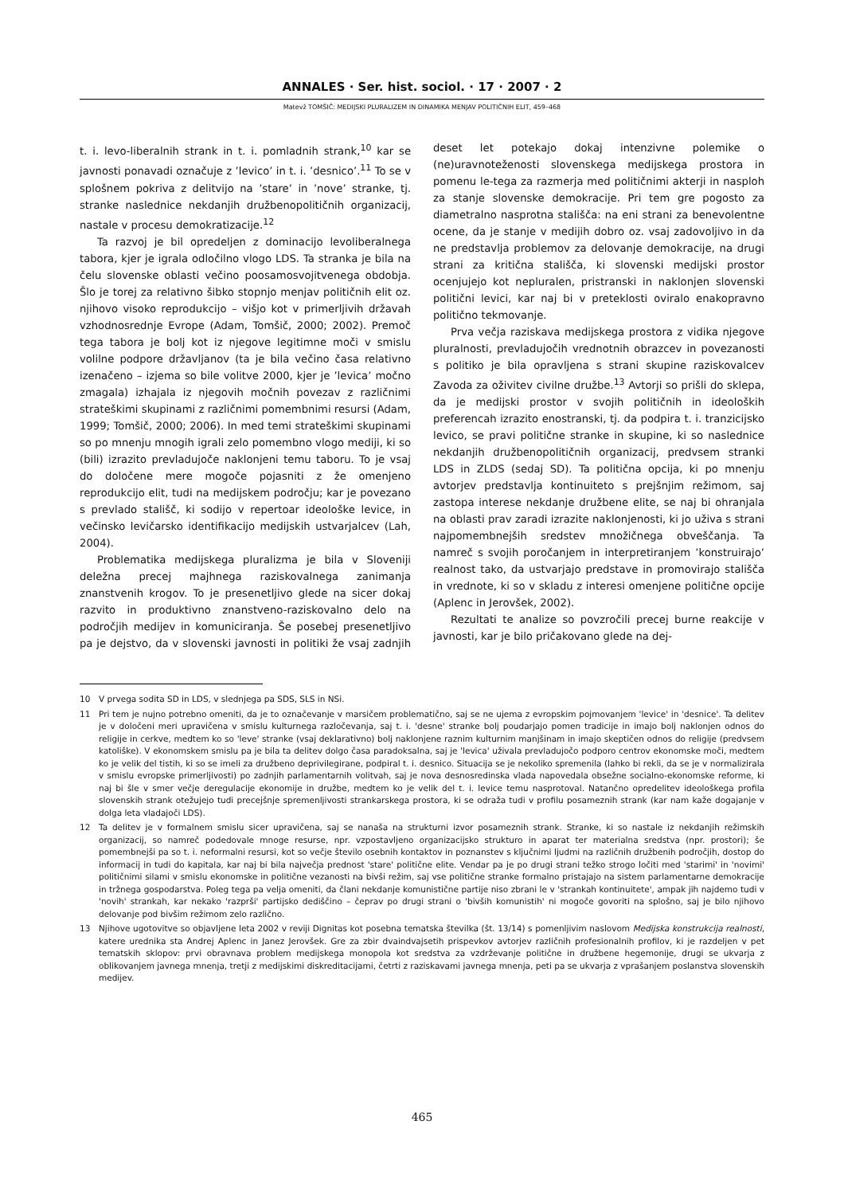ANNALES · Ser. hist. sociol. · 17 · 2007 · 2
Matevž TOMŠIČ: MEDIJSKI PLURALIZEM IN DINAMIKA MENJAV POLITIČNIH ELIT, 459–468
t. i. levo-liberalnih strank in t. i. pomladnih strank,<sup>10</sup> kar se javnosti ponavadi označuje z ’levico’ in t. i. ’desnico’.<sup>11</sup> To se v splošnem pokriva z delitvijo na ’stare’ in ’nove’ stranke, tj. stranke naslednice nekdanjih družbenopolitičnih organizacij, nastale v procesu demokratizacije.<sup>12</sup>
Ta razvoj je bil opredeljen z dominacijo levoliberalnega tabora, kjer je igrala odločilno vlogo LDS. Ta stranka je bila na čelu slovenske oblasti večino poosamosvojitvenega obdobja. Šlo je torej za relativno šibko stopnjo menjav političnih elit oz. njihovo visoko reprodukcijo – višjo kot v primerljivih državah vzhodnosrednje Evrope (Adam, Tomšič, 2000; 2002). Premoč tega tabora je bolj kot iz njegove legitimne moči v smislu volilne podpore državljanov (ta je bila večino časa relativno izenačeno – izjema so bile volitve 2000, kjer je ’levica’ močno zmagala) izhajala iz njegovih močnih povezav z različnimi strateškimi skupinami z različnimi pomembnimi resursi (Adam, 1999; Tomšič, 2000; 2006). In med temi strateškimi skupinami so po mnenju mnogih igrali zelo pomembno vlogo mediji, ki so (bili) izrazito prevladujoče naklonjeni temu taboru. To je vsaj do določene mere mogoče pojasniti z že omenjeno reprodukcijo elit, tudi na medijskem področju; kar je povezano s prevlado stališč, ki sodijo v repertoar ideološke levice, in večinsko levičarsko identifikacijo medijskih ustvarjalcev (Lah, 2004).
Problematika medijskega pluralizma je bila v Sloveniji deležna precej majhnega raziskovalnega zanimanja znanstvenih krogov. To je presenetljivo glede na sicer dokaj razvito in produktivno znanstveno-raziskovalno delo na področjih medijev in komuniciranja. Še posebej presenetljivo pa je dejstvo, da v slovenski javnosti in politiki že vsaj zadnjih deset let potekajo dokaj intenzivne polemike o (ne)uravnoteženosti slovenskega medijskega prostora in pomenu le-tega za razmerja med političnimi akterji in nasploh za stanje slovenske demokracije. Pri tem gre pogosto za diametralno nasprotna stališča: na eni strani za benevolentne ocene, da je stanje v medijih dobro oz. vsaj zadovoljivo in da ne predstavlja problemov za delovanje demokracije, na drugi strani za kritična stališča, ki slovenski medijski prostor ocenjujejo kot nepluralen, pristranski in naklonjen slovenski politični levici, kar naj bi v preteklosti oviralo enakopravno politično tekmovanje.
Prva večja raziskava medijskega prostora z vidika njegove pluralnosti, prevladujočih vrednotnih obrazcev in povezanosti s politiko je bila opravljena s strani skupine raziskovalcev Zavoda za oživitev civilne družbe.<sup>13</sup> Avtorji so prišli do sklepa, da je medijski prostor v svojih političnih in ideoloških preferencah izrazito enostranski, tj. da podpira t. i. tranzicijsko levico, se pravi politične stranke in skupine, ki so naslednice nekdanjih družbenopolitičnih organizacij, predvsem stranki LDS in ZLDS (sedaj SD). Ta politična opcija, ki po mnenju avtorjev predstavlja kontinuiteto s prejšnjim režimom, saj zastopa interese nekdanje družbene elite, se naj bi ohranjala na oblasti prav zaradi izrazite naklonjenosti, ki jo uživa s strani najpomembnejših sredstev množičnega obveščanja. Ta namreč s svojih poročanjem in interpretiranjem ’konstruirajo’ realnost tako, da ustvarjajo predstave in promovirajo stališča in vrednote, ki so v skladu z interesi omenjene politične opcije (Aplenc in Jerovšek, 2002).
Rezultati te analize so povzročili precej burne reakcije v javnosti, kar je bilo pričakovano glede na dej-
10 V prvega sodita SD in LDS, v slednjega pa SDS, SLS in NSi.
11 Pri tem je nujno potrebno omeniti, da je to označevanje v marsičem problematično, saj se ne ujema z evropskim pojmovanjem 'levice' in 'desnice'. Ta delitev je v določeni meri upravičena v smislu kulturnega razločevanja, saj t. i. 'desne' stranke bolj poudarjajo pomen tradicije in imajo bolj naklonjen odnos do religije in cerkve, medtem ko so 'leve' stranke (vsaj deklarativno) bolj naklonjene raznim kulturnim manjšinam in imajo skeptičen odnos do religije (predvsem katoliške). V ekonomskem smislu pa je bila ta delitev dolgo časa paradoksalna, saj je 'levica' uživala prevladujočo podporo centrov ekonomske moči, medtem ko je velik del tistih, ki so se imeli za družbeno deprivilegirane, podpiral t. i. desnico. Situacija se je nekoliko spremenila (lahko bi rekli, da se je v normalizirala v smislu evropske primerljivosti) po zadnjih parlamentarnih volitvah, saj je nova desnosredinska vlada napovedala obsežne socialno-ekonomske reforme, ki naj bi šle v smer večje deregulacije ekonomije in družbe, medtem ko je velik del t. i. levice temu nasprotoval. Natančno opredelitev ideološkega profila slovenskih strank otežujejo tudi precejšnje spremenljivosti strankarskega prostora, ki se odraža tudi v profilu posameznih strank (kar nam kaže dogajanje v dolga leta vladajoči LDS).
12 Ta delitev je v formalnem smislu sicer upravičena, saj se nanaša na strukturni izvor posameznih strank. Stranke, ki so nastale iz nekdanjih režimskih organizacij, so namreč podedovale mnoge resurse, npr. vzpostavljeno organizacijsko strukturo in aparat ter materialna sredstva (npr. prostori); še pomembnejši pa so t. i. neformalni resursi, kot so večje število osebnih kontaktov in poznanstev s ključnimi ljudmi na različnih družbenih področjih, dostop do informacij in tudi do kapitala, kar naj bi bila največja prednost 'stare' politične elite. Vendar pa je po drugi strani težko strogo ločiti med 'starimi' in 'novimi' političnimi silami v smislu ekonomske in politične vezanosti na bivši režim, saj vse politične stranke formalno pristajajo na sistem parlamentarne demokracije in tržnega gospodarstva. Poleg tega pa velja omeniti, da člani nekdanje komunistične partije niso zbrani le v 'strankah kontinuitete', ampak jih najdemo tudi v 'novih' strankah, kar nekako 'razprši' partijsko dediščino – čeprav po drugi strani o 'bivših komunistih' ni mogoče govoriti na splošno, saj je bilo njihovo delovanje pod bivšim režimom zelo različno.
13 Njihove ugotovitve so objavljene leta 2002 v reviji Dignitas kot posebna tematska številka (št. 13/14) s pomenljivim naslovom Medijska konstrukcija realnosti, katere urednika sta Andrej Aplenc in Janez Jerovšek. Gre za zbir dvaindvajsetih prispevkov avtorjev različnih profesionalnih profilov, ki je razdeljen v pet tematskih sklopov: prvi obravnava problem medijskega monopola kot sredstva za vzdrževanje politične in družbene hegemonije, drugi se ukvarja z oblikovanjem javnega mnenja, tretji z medijskimi diskreditacijami, četrti z raziskavami javnega mnenja, peti pa se ukvarja z vprašanjem poslanstva slovenskih medijev.
465